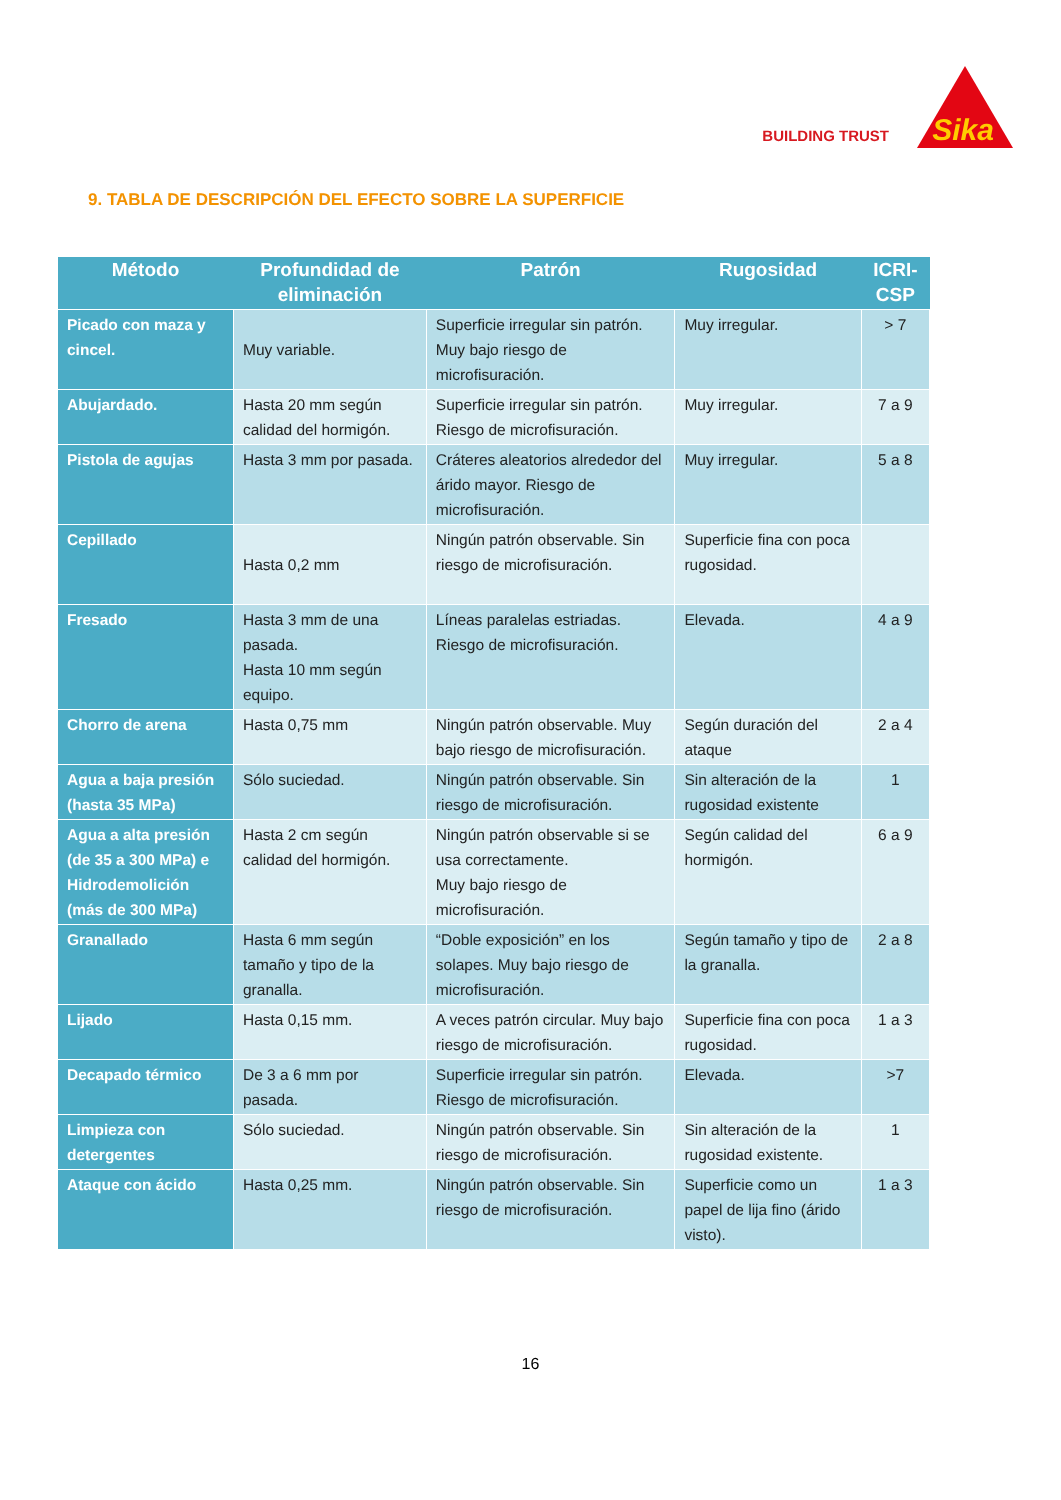BUILDING TRUST
Sika
9. TABLA DE DESCRIPCIÓN DEL EFECTO SOBRE LA SUPERFICIE
| Método | Profundidad de eliminación | Patrón | Rugosidad | ICRI-CSP |
| --- | --- | --- | --- | --- |
| Picado con maza y cincel. | Muy variable. | Superficie irregular sin patrón. Muy bajo riesgo de microfisuración. | Muy irregular. | > 7 |
| Abujardado. | Hasta 20 mm según calidad del hormigón. | Superficie irregular sin patrón. Riesgo de microfisuración. | Muy irregular. | 7 a 9 |
| Pistola de agujas | Hasta 3 mm por pasada. | Cráteres aleatorios alrededor del árido mayor. Riesgo de microfisuración. | Muy irregular. | 5 a 8 |
| Cepillado | Hasta 0,2 mm | Ningún patrón observable. Sin riesgo de microfisuración. | Superficie fina con poca rugosidad. | |
| Fresado | Hasta 3 mm de una pasada. Hasta 10 mm según equipo. | Líneas paralelas estriadas. Riesgo de microfisuración. | Elevada. | 4 a 9 |
| Chorro de arena | Hasta 0,75 mm | Ningún patrón observable. Muy bajo riesgo de microfisuración. | Según duración del ataque | 2 a 4 |
| Agua a baja presión (hasta 35 MPa) | Sólo suciedad. | Ningún patrón observable. Sin riesgo de microfisuración. | Sin alteración de la rugosidad existente | 1 |
| Agua a alta presión (de 35 a 300 MPa) e Hidrodemolición (más de 300 MPa) | Hasta 2 cm según calidad del hormigón. | Ningún patrón observable si se usa correctamente. Muy bajo riesgo de microfisuración. | Según calidad del hormigón. | 6 a 9 |
| Granallado | Hasta 6 mm según tamaño y tipo de la granalla. | “Doble exposición” en los solapes. Muy bajo riesgo de microfisuración. | Según tamaño y tipo de la granalla. | 2 a 8 |
| Lijado | Hasta 0,15 mm. | A veces patrón circular. Muy bajo riesgo de microfisuración. | Superficie fina con poca rugosidad. | 1 a 3 |
| Decapado térmico | De 3 a 6 mm por pasada. | Superficie irregular sin patrón. Riesgo de microfisuración. | Elevada. | >7 |
| Limpieza con detergentes | Sólo suciedad. | Ningún patrón observable. Sin riesgo de microfisuración. | Sin alteración de la rugosidad existente. | 1 |
| Ataque con ácido | Hasta 0,25 mm. | Ningún patrón observable. Sin riesgo de microfisuración. | Superficie como un papel de lija fino (árido visto). | 1 a 3 |
16